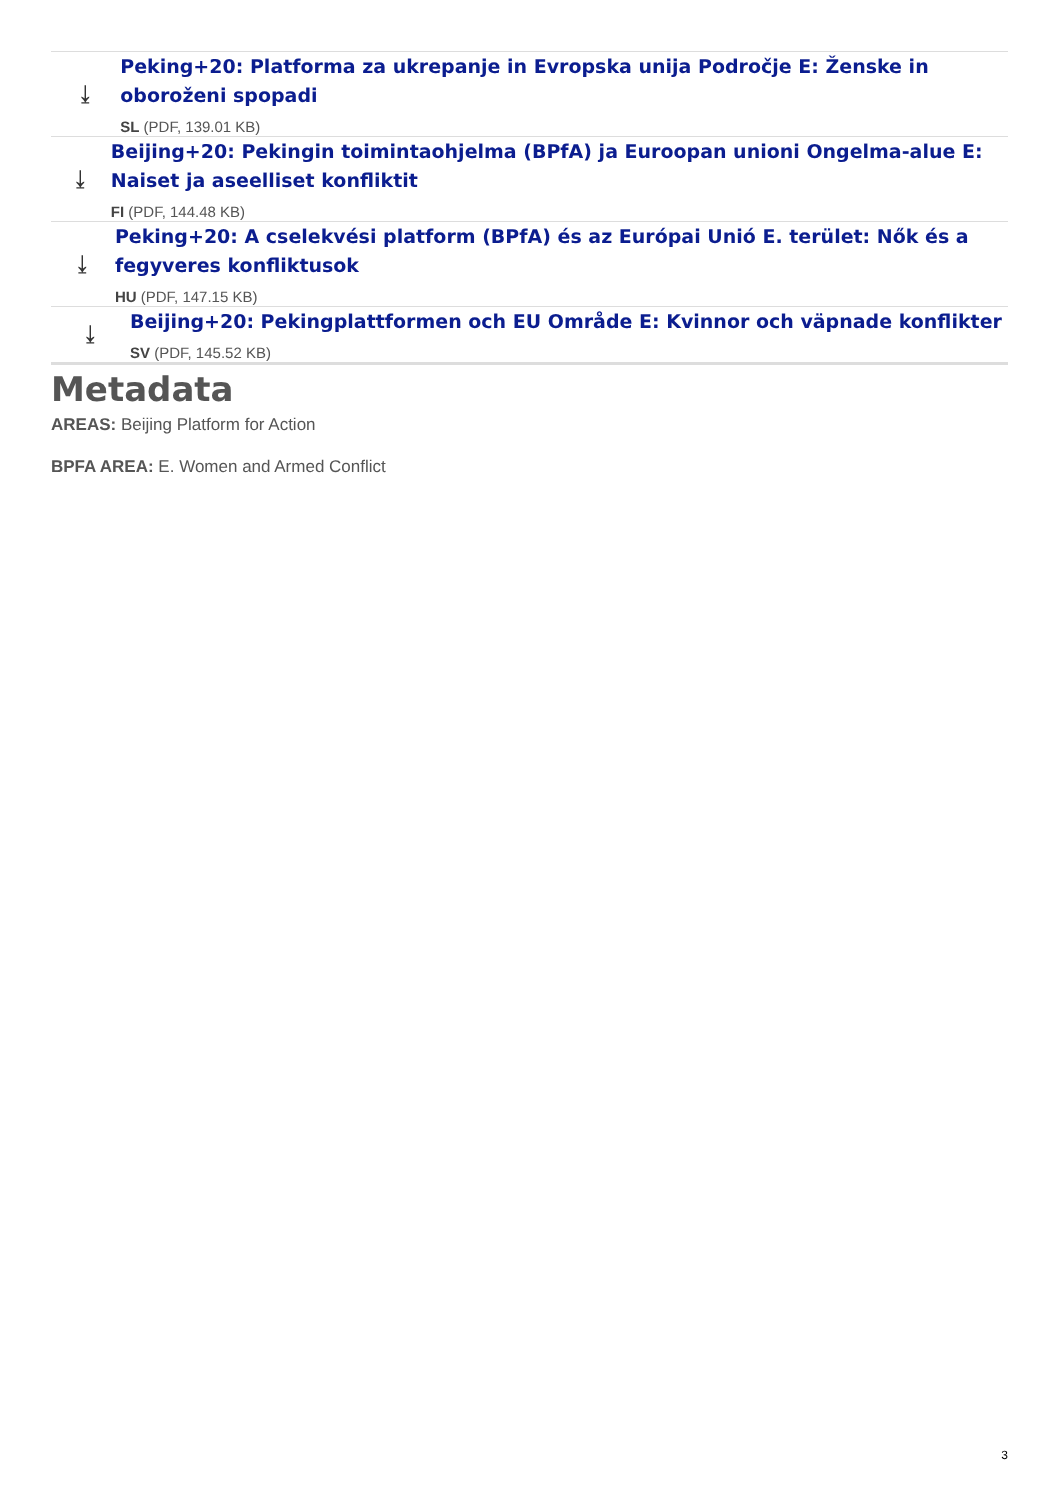⤓
Peking+20: Platforma za ukrepanje in Evropska unija Področje E: Ženske in oboroženi spopadi
SL (PDF, 139.01 KB)
⤓
Beijing+20: Pekingin toimintaohjelma (BPfA) ja Euroopan unioni Ongelma-alue E: Naiset ja aseelliset konfliktit
FI (PDF, 144.48 KB)
⤓
Peking+20: A cselekvési platform (BPfA) és az Európai Unió E. terület: Nők és a fegyveres konfliktusok
HU (PDF, 147.15 KB)
⤓
Beijing+20: Pekingplattformen och EU Område E: Kvinnor och väpnade konflikter
SV (PDF, 145.52 KB)
Metadata
AREAS: Beijing Platform for Action
BPFA AREA: E. Women and Armed Conflict
3